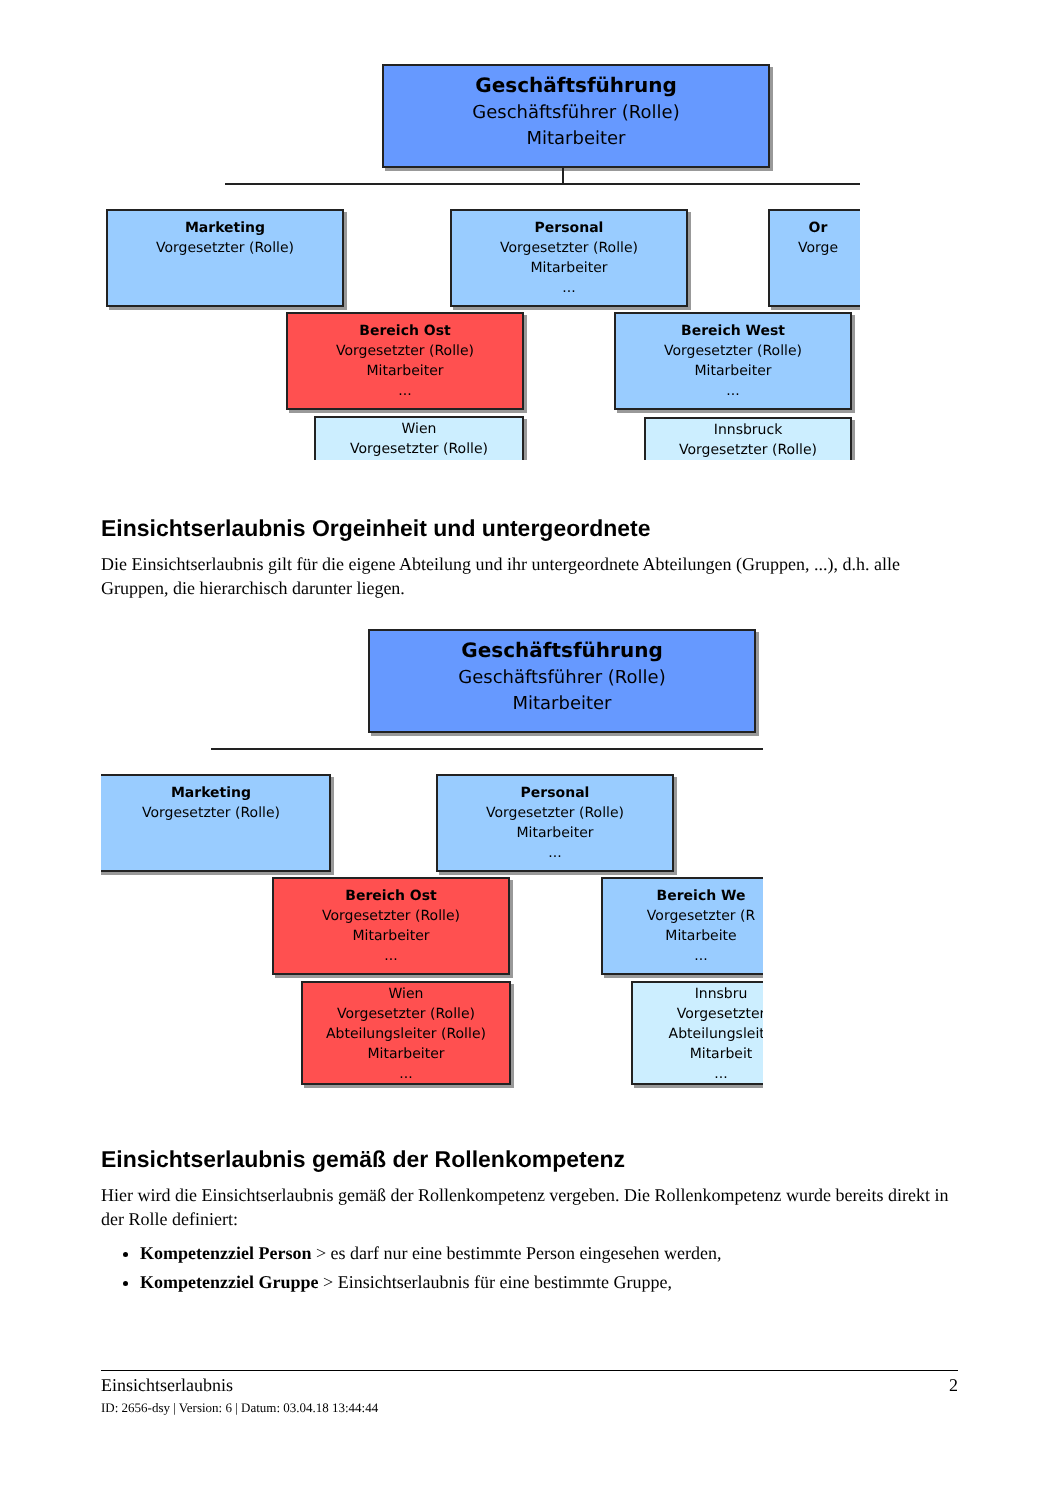Geschäftsführung
Geschäftsführer (Rolle)
Mitarbeiter
Marketing
Vorgesetzter (Rolle)
Personal
Vorgesetzter (Rolle)
Mitarbeiter
...
Or
Vorge
Bereich Ost
Vorgesetzter (Rolle)
Mitarbeiter
...
Bereich West
Vorgesetzter (Rolle)
Mitarbeiter
...
Wien
Vorgesetzter (Rolle)
Innsbruck
Vorgesetzter (Rolle)
Einsichtserlaubnis Orgeinheit und untergeordnete
Die Einsichtserlaubnis gilt für die eigene Abteilung und ihr untergeordnete Abteilungen (Gruppen, ...), d.h. alle Gruppen, die hierarchisch darunter liegen.
Geschäftsführung
Geschäftsführer (Rolle)
Mitarbeiter
Marketing
Vorgesetzter (Rolle)
Personal
Vorgesetzter (Rolle)
Mitarbeiter
...
Bereich Ost
Vorgesetzter (Rolle)
Mitarbeiter
...
Bereich We
Vorgesetzter (R
Mitarbeite
...
Wien
Vorgesetzter (Rolle)
Abteilungsleiter (Rolle)
Mitarbeiter
...
Innsbru
Vorgesetzter
Abteilungsleite
Mitarbeit
...
Einsichtserlaubnis gemäß der Rollenkompetenz
Hier wird die Einsichtserlaubnis gemäß der Rollenkompetenz vergeben. Die Rollenkompetenz wurde bereits direkt in der Rolle definiert:
Kompetenzziel Person > es darf nur eine bestimmte Person eingesehen werden,
Kompetenzziel Gruppe > Einsichtserlaubnis für eine bestimmte Gruppe,
Einsichtserlaubnis 2
ID: 2656-dsy | Version: 6 | Datum: 03.04.18 13:44:44